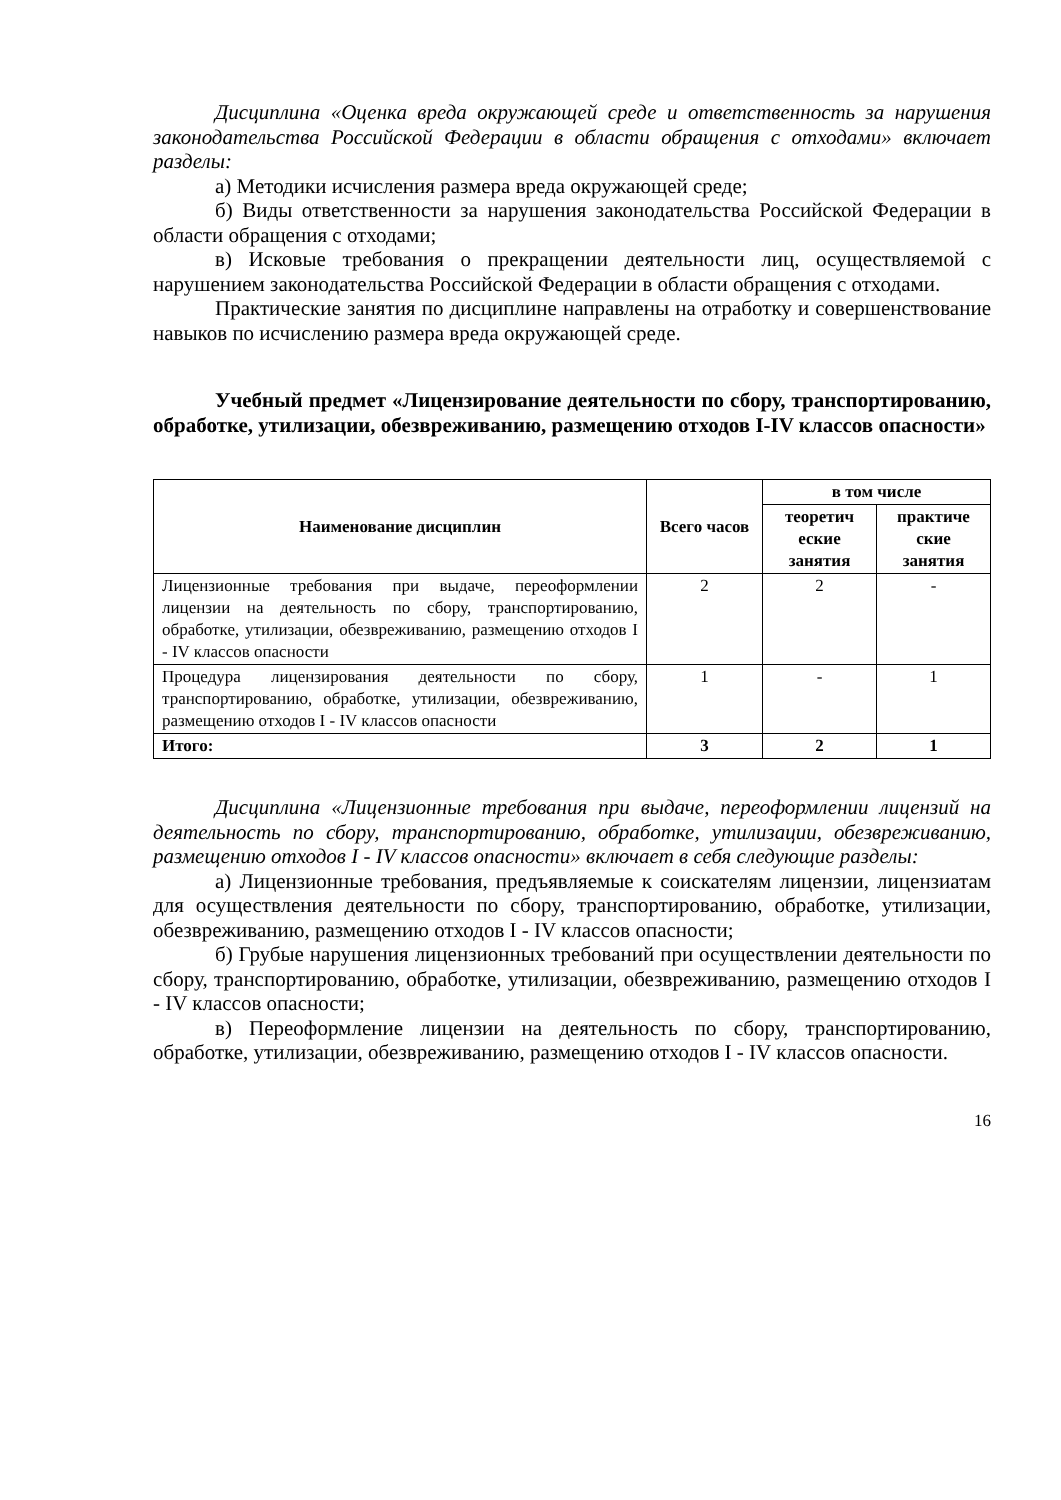Дисциплина «Оценка вреда окружающей среде и ответственность за нарушения законодательства Российской Федерации в области обращения с отходами» включает разделы:
а) Методики исчисления размера вреда окружающей среде;
б) Виды ответственности за нарушения законодательства Российской Федерации в области обращения с отходами;
в) Исковые требования о прекращении деятельности лиц, осуществляемой с нарушением законодательства Российской Федерации в области обращения с отходами.
Практические занятия по дисциплине направлены на отработку и совершенствование навыков по исчислению размера вреда окружающей среде.
Учебный предмет «Лицензирование деятельности по сбору, транспортированию, обработке, утилизации, обезвреживанию, размещению отходов I-IV классов опасности»
| Наименование дисциплин | Всего часов | в том числе | |
| --- | --- | --- | --- |
| | | теоретич еские занятия | практиче ские занятия |
| Лицензионные требования при выдаче, переоформлении лицензии на деятельность по сбору, транспортированию, обработке, утилизации, обезвреживанию, размещению отходов I - IV классов опасности | 2 | 2 | - |
| Процедура лицензирования деятельности по сбору, транспортированию, обработке, утилизации, обезвреживанию, размещению отходов I - IV классов опасности | 1 | - | 1 |
| Итого: | 3 | 2 | 1 |
Дисциплина «Лицензионные требования при выдаче, переоформлении лицензий на деятельность по сбору, транспортированию, обработке, утилизации, обезвреживанию, размещению отходов I - IV классов опасности» включает в себя следующие разделы:
а) Лицензионные требования, предъявляемые к соискателям лицензии, лицензиатам для осуществления деятельности по сбору, транспортированию, обработке, утилизации, обезвреживанию, размещению отходов I - IV классов опасности;
б) Грубые нарушения лицензионных требований при осуществлении деятельности по сбору, транспортированию, обработке, утилизации, обезвреживанию, размещению отходов I - IV классов опасности;
в) Переоформление лицензии на деятельность по сбору, транспортированию, обработке, утилизации, обезвреживанию, размещению отходов I - IV классов опасности.
16